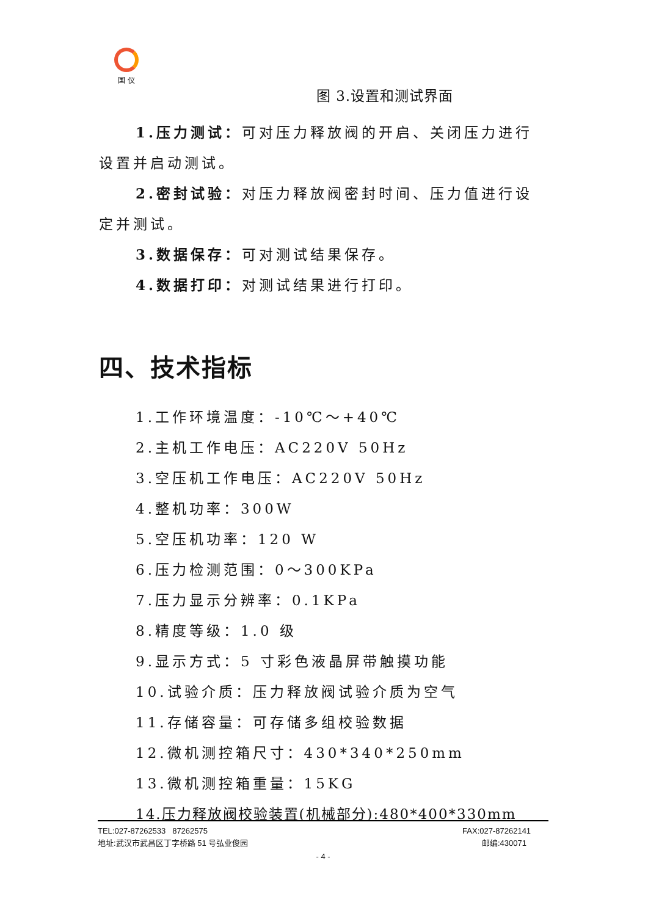国 仪
图 3.设置和测试界面
1.压力测试：可对压力释放阀的开启、关闭压力进行设置并启动测试。
2.密封试验：对压力释放阀密封时间、压力值进行设定并测试。
3.数据保存：可对测试结果保存。
4.数据打印：对测试结果进行打印。
四、技术指标
1.工作环境温度：-10℃～+40℃
2.主机工作电压：AC220V 50Hz
3.空压机工作电压：AC220V 50Hz
4.整机功率：300W
5.空压机功率：120 W
6.压力检测范围：0～300KPa
7.压力显示分辨率：0.1KPa
8.精度等级：1.0 级
9.显示方式：5 寸彩色液晶屏带触摸功能
10.试验介质：压力释放阀试验介质为空气
11.存储容量：可存储多组校验数据
12.微机测控箱尺寸：430*340*250mm
13.微机测控箱重量：15KG
14.压力释放阀校验装置(机械部分):480*400*330mm
TEL:027-87262533 87262575 FAX:027-87262141
地址:武汉市武昌区丁字桥路 51 号弘业俊园 邮编:430071
- 4 -